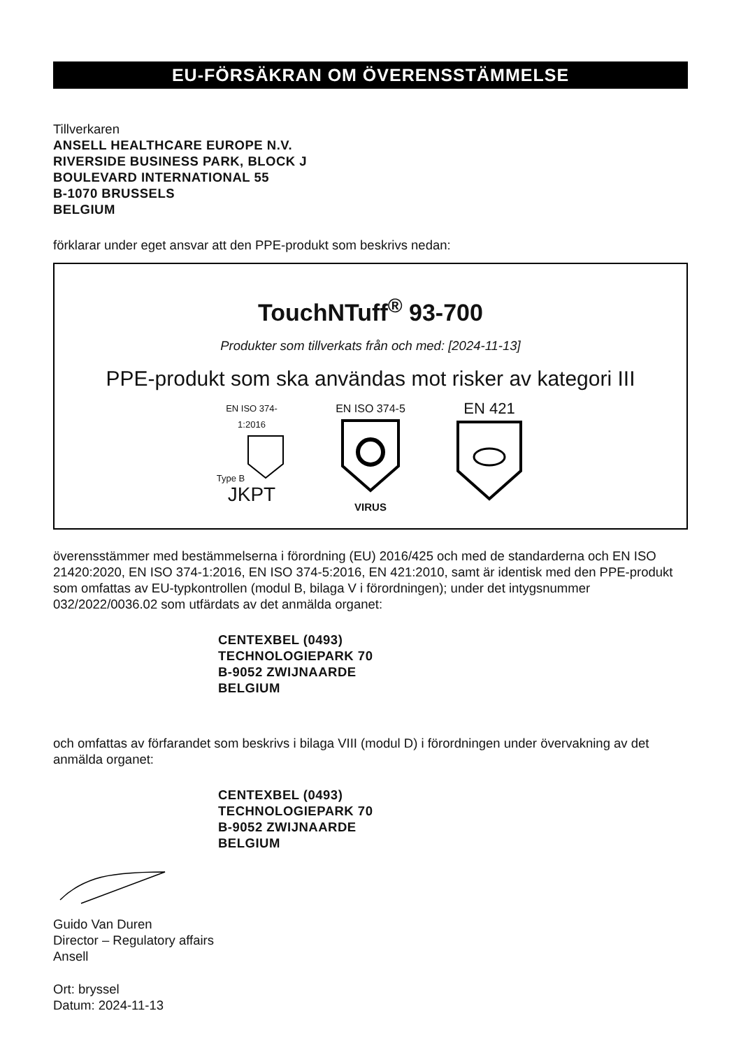EU-FÖRSÄKRAN OM ÖVERENSSTÄMMELSE
Tillverkaren
ANSELL HEALTHCARE EUROPE N.V.
RIVERSIDE BUSINESS PARK, BLOCK J
BOULEVARD INTERNATIONAL 55
B-1070 BRUSSELS
BELGIUM
förklarar under eget ansvar att den PPE-produkt som beskrivs nedan:
TouchNTuff<sup>®</sup> 93-700
Produkter som tillverkats från och med: [2024-11-13]
PPE-produkt som ska användas mot risker av kategori III
EN ISO 374-1:2016
Type B
JKPT
EN ISO 374-5
VIRUS
EN 421
överensstämmer med bestämmelserna i förordning (EU) 2016/425 och med de standarderna och EN ISO 21420:2020, EN ISO 374-1:2016, EN ISO 374-5:2016, EN 421:2010, samt är identisk med den PPE-produkt som omfattas av EU-typkontrollen (modul B, bilaga V i förordningen); under det intygsnummer 032/2022/0036.02 som utfärdats av det anmälda organet:
CENTEXBEL (0493)
TECHNOLOGIEPARK 70
B-9052 ZWIJNAARDE
BELGIUM
och omfattas av förfarandet som beskrivs i bilaga VIII (modul D) i förordningen under övervakning av det anmälda organet:
CENTEXBEL (0493)
TECHNOLOGIEPARK 70
B-9052 ZWIJNAARDE
BELGIUM
Guido Van Duren
Director – Regulatory affairs
Ansell
Ort: bryssel
Datum: 2024-11-13